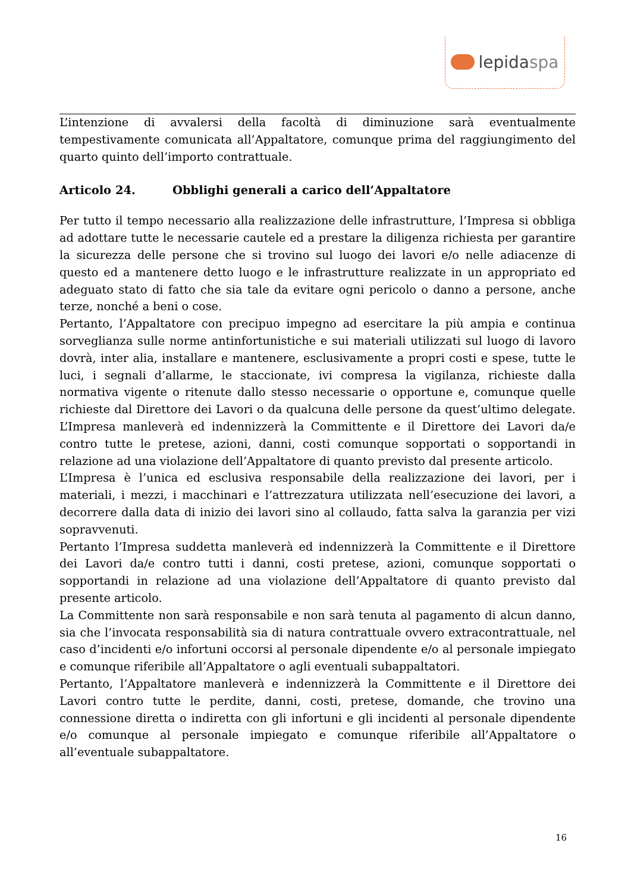lepida spa
L’intenzione di avvalersi della facoltà di diminuzione sarà eventualmente tempestivamente comunicata all’Appaltatore, comunque prima del raggiungimento del quarto quinto dell’importo contrattuale.
Articolo 24. Obblighi generali a carico dell’Appaltatore
Per tutto il tempo necessario alla realizzazione delle infrastrutture, l’Impresa si obbliga ad adottare tutte le necessarie cautele ed a prestare la diligenza richiesta per garantire la sicurezza delle persone che si trovino sul luogo dei lavori e/o nelle adiacenze di questo ed a mantenere detto luogo e le infrastrutture realizzate in un appropriato ed adeguato stato di fatto che sia tale da evitare ogni pericolo o danno a persone, anche terze, nonché a beni o cose.
Pertanto, l’Appaltatore con precipuo impegno ad esercitare la più ampia e continua sorveglianza sulle norme antinfortunistiche e sui materiali utilizzati sul luogo di lavoro dovrà, inter alia, installare e mantenere, esclusivamente a propri costi e spese, tutte le luci, i segnali d’allarme, le staccionate, ivi compresa la vigilanza, richieste dalla normativa vigente o ritenute dallo stesso necessarie o opportune e, comunque quelle richieste dal Direttore dei Lavori o da qualcuna delle persone da quest’ultimo delegate. L’Impresa manleverà ed indennizzerà la Committente e il Direttore dei Lavori da/e contro tutte le pretese, azioni, danni, costi comunque sopportati o sopportandi in relazione ad una violazione dell’Appaltatore di quanto previsto dal presente articolo.
L’Impresa è l’unica ed esclusiva responsabile della realizzazione dei lavori, per i materiali, i mezzi, i macchinari e l’attrezzatura utilizzata nell’esecuzione dei lavori, a decorrere dalla data di inizio dei lavori sino al collaudo, fatta salva la garanzia per vizi sopravvenuti.
Pertanto l’Impresa suddetta manleverà ed indennizzerà la Committente e il Direttore dei Lavori da/e contro tutti i danni, costi pretese, azioni, comunque sopportati o sopportandi in relazione ad una violazione dell’Appaltatore di quanto previsto dal presente articolo.
La Committente non sarà responsabile e non sarà tenuta al pagamento di alcun danno, sia che l’invocata responsabilità sia di natura contrattuale ovvero extracontrattuale, nel caso d’incidenti e/o infortuni occorsi al personale dipendente e/o al personale impiegato e comunque riferibile all’Appaltatore o agli eventuali subappaltatori.
Pertanto, l’Appaltatore manleverà e indennizzerà la Committente e il Direttore dei Lavori contro tutte le perdite, danni, costi, pretese, domande, che trovino una connessione diretta o indiretta con gli infortuni e gli incidenti al personale dipendente e/o comunque al personale impiegato e comunque riferibile all’Appaltatore o all’eventuale subappaltatore.
16